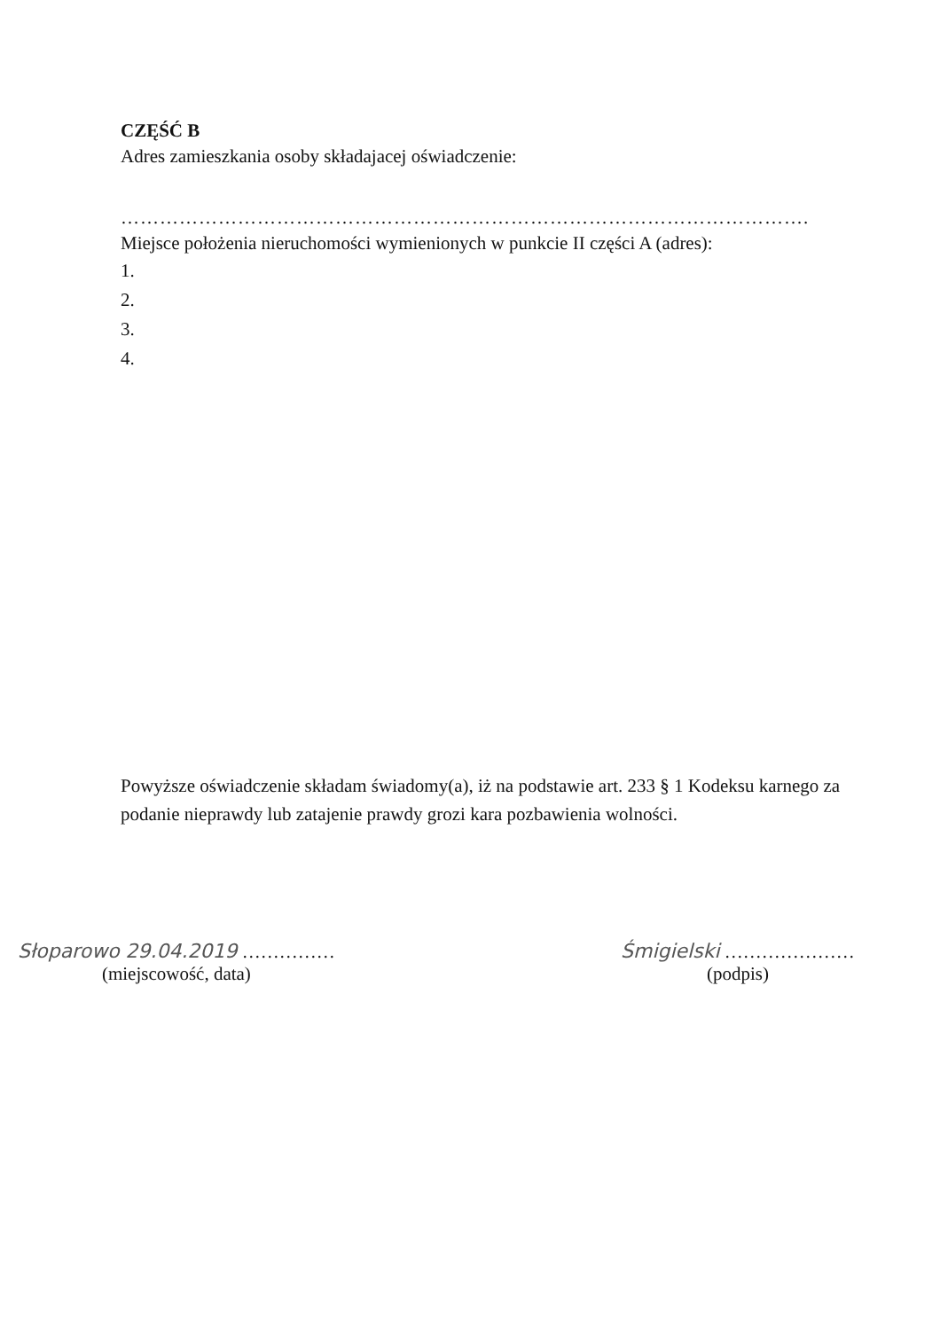CZĘŚĆ B
Adres zamieszkania osoby składajacej oświadczenie:
…………………………………………………………………………………………….
Miejsce położenia nieruchomości wymienionych w punkcie II części A (adres):
1.
2.
3.
4.
Powyższe oświadczenie składam świadomy(a), iż na podstawie art. 233 § 1 Kodeksu karnego za podanie nieprawdy lub zatajenie prawdy grozi kara pozbawienia wolności.
Słoparowo 29.04.2019 ……………
(miejscowość, data)
Śmigielski …………………
(podpis)